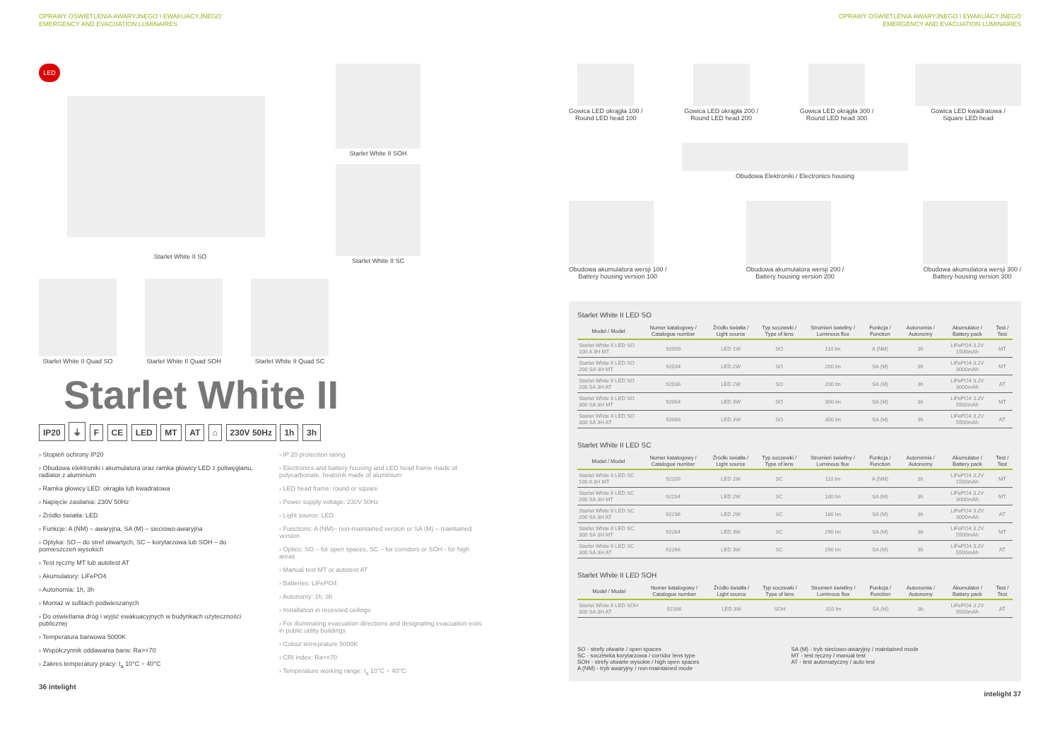OPRAWY OŚWIETLENIA AWARYJNEGO I EWAKUACYJNEGO
EMERGENCY AND EVACUATION LUMINAIRES
LED
Starlet White II SO
Starlet White II SOH
Starlet White II SC
Starlet White II Quad SO Starlet White II Quad SOH Starlet White II Quad SC
Starlet White II
IP20 ⏚ F CE LED MT AT ⌂ 230V 50Hz 1h 3h
› Stopień ochrony IP20
› Obudowa elektroniki i akumulatora oraz ramka głowicy LED z poliwęglanu, radiator z aluminium
› Ramka głowicy LED: okrągła lub kwadratowa
› Napięcie zasilania: 230V 50Hz
› Źródło światła: LED
› Funkcje: A (NM) – awaryjna, SA (M) – sieciowo-awaryjna
› Optyka: SO – do stref otwartych, SC – korytarzowa lub SOH – do pomieszczeń wysokich
› Test ręczny MT lub autotest AT
› Akumulatory: LiFePO4
› Autonomia: 1h, 3h
› Montaż w sufitach podwieszanych
› Do oświetlania dróg i wyjść ewakuacyjnych w budynkach użyteczności publicznej
› Temperatura barwowa 5000K
› Współczynnik oddawania barw: Ra>=70
› Zakres temperatury pracy: t<sub>a</sub> 10°C ÷ 40°C
› IP 20 protection rating
› Electronics and battery housing and LED head frame made of polycarbonate, heatsink made of aluminium
› LED head frame: round or square
› Power supply voltage: 230V 50Hz
› Light source: LED
› Functions: A (NM)– non-maintained version or SA (M) – maintained version
› Optics: SO – for open spaces, SC – for corridors or SOH - for high areas
› Manual test MT or autotest AT
› Batteries: LiFePO4
› Autonomy: 1h, 3h
› Installation in recessed ceilings
› For illuminating evacuation directions and designating evacuation exits in public utility buildings
› Colour temeprature 5000K
› CRI index: Ra>=70
› Temperature working range: t<sub>a</sub> 10°C ÷ 40°C
36 intelight
OPRAWY OŚWIETLENIA AWARYJNEGO I EWAKUACYJNEGO
EMERGENCY AND EVACUATION LUMINAIRES
Gowica LED okrągła 100 /
Round LED head 100
Gowica LED okrągła 200 /
Round LED head 200
Gowica LED okrągła 300 /
Round LED head 300
Gowica LED kwadratowa /
Square LED head
Obudowa Elektroniki / Electronics housing
Obudowa akumulatora wersji 100 /
Battery housing version 100
Obudowa akumulatora wersji 200 /
Battery housing version 200
Obudowa akumulatora wersji 300 /
Battery housing version 300
Starlet White II LED SO
| Model / Model | Numer katalogowy / Catalogue number | Źródło światła / Light source | Typ soczewki / Type of lens | Strumień świetlny / Luminous flux | Funkcja / Function | Autonomia / Autonomy | Akumulator / Battery pack | Test / Test |
| --- | --- | --- | --- | --- | --- | --- | --- | --- |
| Starlet White II LED SO 100 A 3H MT | 92009 | LED 1W | SO | 110 lm | A (NM) | 3h | LiFePO4 3.2V 1500mAh | MT |
| Starlet White II LED SO 200 SA 3H MT | 92034 | LED 2W | SO | 200 lm | SA (M) | 3h | LiFePO4 3.2V 3000mAh | MT |
| Starlet White II LED SO 200 SA 3H AT | 92036 | LED 2W | SO | 200 lm | SA (M) | 3h | LiFePO4 3.2V 3000mAh | AT |
| Starlet White II LED SO 300 SA 3H MT | 92064 | LED 3W | SO | 300 lm | SA (M) | 3h | LiFePO4 3.2V 5500mAh | MT |
| Starlet White II LED SO 300 SA 3H AT | 92066 | LED 3W | SO | 300 lm | SA (M) | 3h | LiFePO4 3.2V 5500mAh | AT |
Starlet White II LED SC
| Model / Model | Numer katalogowy / Catalogue number | Źródło światła / Light source | Typ soczewki / Type of lens | Strumień świetlny / Luminous flux | Funkcja / Function | Autonomia / Autonomy | Akumulator / Battery pack | Test / Test |
| --- | --- | --- | --- | --- | --- | --- | --- | --- |
| Starlet White II LED SC 100 A 3H MT | 92209 | LED 1W | SC | 110 lm | A (NM) | 3h | LiFePO4 3.2V 1500mAh | MT |
| Starlet White II LED SC 200 SA 3H MT | 92234 | LED 2W | SC | 180 lm | SA (M) | 3h | LiFePO4 3.2V 3000mAh | MT |
| Starlet White II LED SC 200 SA 3H AT | 92236 | LED 2W | SC | 180 lm | SA (M) | 3h | LiFePO4 3.2V 3000mAh | AT |
| Starlet White II LED SC 300 SA 3H MT | 92264 | LED 3W | SC | 290 lm | SA (M) | 3h | LiFePO4 3.2V 5500mAh | MT |
| Starlet White II LED SC 300 SA 3H AT | 92266 | LED 3W | SC | 290 lm | SA (M) | 3h | LiFePO4 3.2V 5500mAh | AT |
Starlet White II LED SOH
| Model / Model | Numer katalogowy / Catalogue number | Źródło światła / Light source | Typ soczewki / Type of lens | Strumień świetlny / Luminous flux | Funkcja / Function | Autonomia / Autonomy | Akumulator / Battery pack | Test / Test |
| --- | --- | --- | --- | --- | --- | --- | --- | --- |
| Starlet White II LED SOH 300 SA 3H AT | 92166 | LED 3W | SOH | 310 lm | SA (M) | 3h | LiFePO4 3.2V 5500mAh | AT |
SO - strefy otwarte / open spaces
SC - soczewka korytarzowa / corridor lens type
SOH - strefy otwarte wysokie / high open spaces
A (NM) - tryb awaryjny / non-maintained mode
SA (M) - tryb sieciowo-awaryjny / maintained mode
MT - test ręczny / manual test
AT - test automatyczny / auto test
intelight 37